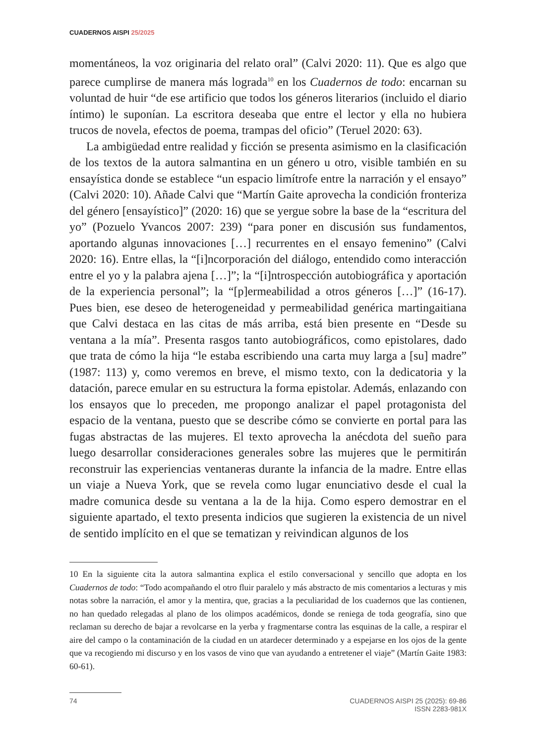CUADERNOS AISPI 25/2025
momentáneos, la voz originaria del relato oral” (Calvi 2020: 11). Que es algo que parece cumplirse de manera más lograda<sup>10</sup> en los Cuadernos de todo: encarnan su voluntad de huir “de ese artificio que todos los géneros literarios (incluido el diario íntimo) le suponían. La escritora deseaba que entre el lector y ella no hubiera trucos de novela, efectos de poema, trampas del oficio” (Teruel 2020: 63).
La ambigüedad entre realidad y ficción se presenta asimismo en la clasificación de los textos de la autora salmantina en un género u otro, visible también en su ensayística donde se establece “un espacio limítrofe entre la narración y el ensayo” (Calvi 2020: 10). Añade Calvi que “Martín Gaite aprovecha la condición fronteriza del género [ensayístico]” (2020: 16) que se yergue sobre la base de la “escritura del yo” (Pozuelo Yvancos 2007: 239) “para poner en discusión sus fundamentos, aportando algunas innovaciones […] recurrentes en el ensayo femenino” (Calvi 2020: 16). Entre ellas, la “[i]ncorporación del diálogo, entendido como interacción entre el yo y la palabra ajena […]”; la “[i]ntrospección autobiográfica y aportación de la experiencia personal”; la “[p]ermeabilidad a otros géneros […]” (16-17). Pues bien, ese deseo de heterogeneidad y permeabilidad genérica martingaitiana que Calvi destaca en las citas de más arriba, está bien presente en “Desde su ventana a la mía”. Presenta rasgos tanto autobiográficos, como epistolares, dado que trata de cómo la hija “le estaba escribiendo una carta muy larga a [su] madre” (1987: 113) y, como veremos en breve, el mismo texto, con la dedicatoria y la datación, parece emular en su estructura la forma epistolar. Además, enlazando con los ensayos que lo preceden, me propongo analizar el papel protagonista del espacio de la ventana, puesto que se describe cómo se convierte en portal para las fugas abstractas de las mujeres. El texto aprovecha la anécdota del sueño para luego desarrollar consideraciones generales sobre las mujeres que le permitirán reconstruir las experiencias ventaneras durante la infancia de la madre. Entre ellas un viaje a Nueva York, que se revela como lugar enunciativo desde el cual la madre comunica desde su ventana a la de la hija. Como espero demostrar en el siguiente apartado, el texto presenta indicios que sugieren la existencia de un nivel de sentido implícito en el que se tematizan y reivindican algunos de los
10 En la siguiente cita la autora salmantina explica el estilo conversacional y sencillo que adopta en los Cuadernos de todo: “Todo acompañando el otro fluir paralelo y más abstracto de mis comentarios a lecturas y mis notas sobre la narración, el amor y la mentira, que, gracias a la peculiaridad de los cuadernos que las contienen, no han quedado relegadas al plano de los olimpos académicos, donde se reniega de toda geografía, sino que reclaman su derecho de bajar a revolcarse en la yerba y fragmentarse contra las esquinas de la calle, a respirar el aire del campo o la contaminación de la ciudad en un atardecer determinado y a espejarse en los ojos de la gente que va recogiendo mi discurso y en los vasos de vino que van ayudando a entretener el viaje” (Martín Gaite 1983: 60-61).
74 CUADERNOS AISPI 25 (2025): 69-86
ISSN 2283-981X